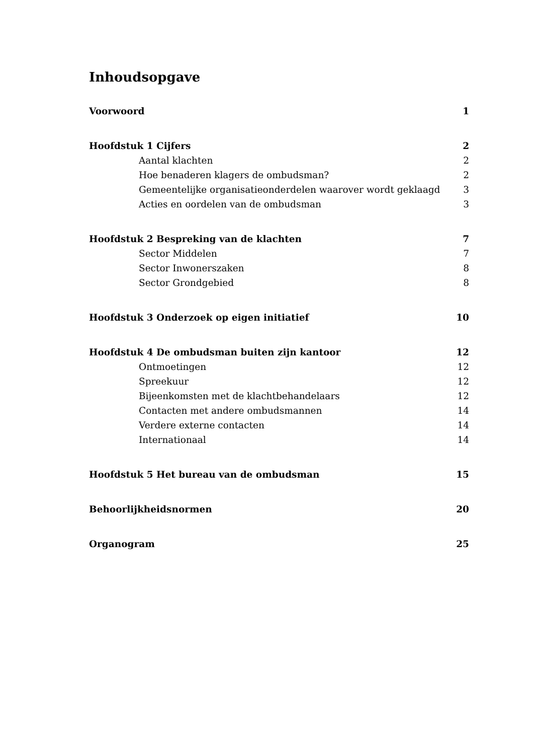Inhoudsopgave
Voorwoord 1
Hoofdstuk 1 Cijfers 2
Aantal klachten 2
Hoe benaderen klagers de ombudsman? 2
Gemeentelijke organisatieonderdelen waarover wordt geklaagd 3
Acties en oordelen van de ombudsman 3
Hoofdstuk 2 Bespreking van de klachten 7
Sector Middelen 7
Sector Inwonerszaken 8
Sector Grondgebied 8
Hoofdstuk 3 Onderzoek op eigen initiatief 10
Hoofdstuk 4 De ombudsman buiten zijn kantoor 12
Ontmoetingen 12
Spreekuur 12
Bijeenkomsten met de klachtbehandelaars 12
Contacten met andere ombudsmannen 14
Verdere externe contacten 14
Internationaal 14
Hoofdstuk 5 Het bureau van de ombudsman 15
Behoorlijkheidsnormen 20
Organogram 25